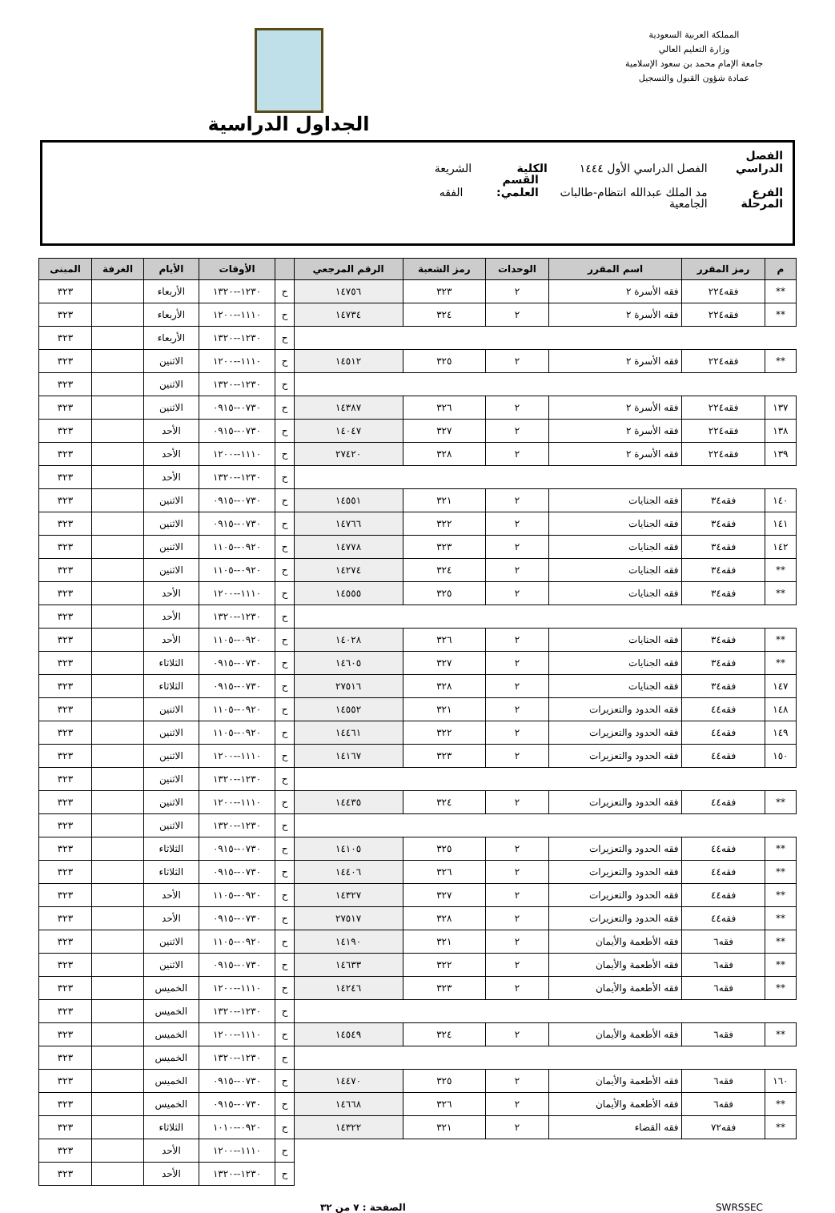المملكة العربية السعودية
وزارة التعليم العالي
جامعة الإمام محمد بن سعود الإسلامية
عمادة شؤون القبول والتسجيل
الجداول الدراسية
الفصل الدراسي الفصل الدراسي الأول ١٤٤٤ الكلية الشريعة
الفرع مد الملك عبدالله انتظام-طالبات القسم العلمي: الفقه
المرحلة الجامعية
| م | رمز المقرر | اسم المقرر | الوحدات | رمز الشعبة | الرقم المرجعي | | الأوقات | الأيام | الغرفة | المبنى |
| --- | --- | --- | --- | --- | --- | --- | --- | --- | --- | --- |
| ** | فقه٢٢٤ | فقه الأسرة ٢ | ٢ | ٣٢٣ | ١٤٧٥٦ | ح | ١٢٣٠--١٣٢٠ | الأربعاء | | ٣٢٣ |
| ** | فقه٢٢٤ | فقه الأسرة ٢ | ٢ | ٣٢٤ | ١٤٧٣٤ | ح | ١١١٠--١٢٠٠ | الأربعاء | | ٣٢٣ |
| | | | | | | ح | ١٢٣٠--١٣٢٠ | الأربعاء | | ٣٢٣ |
| ** | فقه٢٢٤ | فقه الأسرة ٢ | ٢ | ٣٢٥ | ١٤٥١٢ | ح | ١١١٠--١٢٠٠ | الاثنين | | ٣٢٣ |
| | | | | | | ح | ١٢٣٠--١٣٢٠ | الاثنين | | ٣٢٣ |
| ١٣٧ | فقه٢٢٤ | فقه الأسرة ٢ | ٢ | ٣٢٦ | ١٤٣٨٧ | ح | ٠٧٣٠--٠٩١٥ | الاثنين | | ٣٢٣ |
| ١٣٨ | فقه٢٢٤ | فقه الأسرة ٢ | ٢ | ٣٢٧ | ١٤٠٤٧ | ح | ٠٧٣٠--٠٩١٥ | الأحد | | ٣٢٣ |
| ١٣٩ | فقه٢٢٤ | فقه الأسرة ٢ | ٢ | ٣٢٨ | ٢٧٤٢٠ | ح | ١١١٠--١٢٠٠ | الأحد | | ٣٢٣ |
| | | | | | | ح | ١٢٣٠--١٣٢٠ | الأحد | | ٣٢٣ |
| ١٤٠ | فقه٣٤ | فقه الجنايات | ٢ | ٣٢١ | ١٤٥٥١ | ح | ٠٧٣٠--٠٩١٥ | الاثنين | | ٣٢٣ |
| ١٤١ | فقه٣٤ | فقه الجنايات | ٢ | ٣٢٢ | ١٤٧٦٦ | ح | ٠٧٣٠--٠٩١٥ | الاثنين | | ٣٢٣ |
| ١٤٢ | فقه٣٤ | فقه الجنايات | ٢ | ٣٢٣ | ١٤٧٧٨ | ح | ٠٩٢٠--١١٠٥ | الاثنين | | ٣٢٣ |
| ** | فقه٣٤ | فقه الجنايات | ٢ | ٣٢٤ | ١٤٢٧٤ | ح | ٠٩٢٠--١١٠٥ | الاثنين | | ٣٢٣ |
| ** | فقه٣٤ | فقه الجنايات | ٢ | ٣٢٥ | ١٤٥٥٥ | ح | ١١١٠--١٢٠٠ | الأحد | | ٣٢٣ |
| | | | | | | ح | ١٢٣٠--١٣٢٠ | الأحد | | ٣٢٣ |
| ** | فقه٣٤ | فقه الجنايات | ٢ | ٣٢٦ | ١٤٠٢٨ | ح | ٠٩٢٠--١١٠٥ | الأحد | | ٣٢٣ |
| ** | فقه٣٤ | فقه الجنايات | ٢ | ٣٢٧ | ١٤٦٠٥ | ح | ٠٧٣٠--٠٩١٥ | الثلاثاء | | ٣٢٣ |
| ١٤٧ | فقه٣٤ | فقه الجنايات | ٢ | ٣٢٨ | ٢٧٥١٦ | ح | ٠٧٣٠--٠٩١٥ | الثلاثاء | | ٣٢٣ |
| ١٤٨ | فقه٤٤ | فقه الحدود والتعزيرات | ٢ | ٣٢١ | ١٤٥٥٢ | ح | ٠٩٢٠--١١٠٥ | الاثنين | | ٣٢٣ |
| ١٤٩ | فقه٤٤ | فقه الحدود والتعزيرات | ٢ | ٣٢٢ | ١٤٤٦١ | ح | ٠٩٢٠--١١٠٥ | الاثنين | | ٣٢٣ |
| ١٥٠ | فقه٤٤ | فقه الحدود والتعزيرات | ٢ | ٣٢٣ | ١٤١٦٧ | ح | ١١١٠--١٢٠٠ | الاثنين | | ٣٢٣ |
| | | | | | | ح | ١٢٣٠--١٣٢٠ | الاثنين | | ٣٢٣ |
| ** | فقه٤٤ | فقه الحدود والتعزيرات | ٢ | ٣٢٤ | ١٤٤٣٥ | ح | ١١١٠--١٢٠٠ | الاثنين | | ٣٢٣ |
| | | | | | | ح | ١٢٣٠--١٣٢٠ | الاثنين | | ٣٢٣ |
| ** | فقه٤٤ | فقه الحدود والتعزيرات | ٢ | ٣٢٥ | ١٤١٠٥ | ح | ٠٧٣٠--٠٩١٥ | الثلاثاء | | ٣٢٣ |
| ** | فقه٤٤ | فقه الحدود والتعزيرات | ٢ | ٣٢٦ | ١٤٤٠٦ | ح | ٠٧٣٠--٠٩١٥ | الثلاثاء | | ٣٢٣ |
| ** | فقه٤٤ | فقه الحدود والتعزيرات | ٢ | ٣٢٧ | ١٤٣٢٧ | ح | ٠٩٢٠--١١٠٥ | الأحد | | ٣٢٣ |
| ** | فقه٤٤ | فقه الحدود والتعزيرات | ٢ | ٣٢٨ | ٢٧٥١٧ | ح | ٠٧٣٠--٠٩١٥ | الأحد | | ٣٢٣ |
| ** | فقه٦ | فقه الأطعمة والأيمان | ٢ | ٣٢١ | ١٤١٩٠ | ح | ٠٩٢٠--١١٠٥ | الاثنين | | ٣٢٣ |
| ** | فقه٦ | فقه الأطعمة والأيمان | ٢ | ٣٢٢ | ١٤٦٣٣ | ح | ٠٧٣٠--٠٩١٥ | الاثنين | | ٣٢٣ |
| ** | فقه٦ | فقه الأطعمة والأيمان | ٢ | ٣٢٣ | ١٤٢٤٦ | ح | ١١١٠--١٢٠٠ | الخميس | | ٣٢٣ |
| | | | | | | ح | ١٢٣٠--١٣٢٠ | الخميس | | ٣٢٣ |
| ** | فقه٦ | فقه الأطعمة والأيمان | ٢ | ٣٢٤ | ١٤٥٤٩ | ح | ١١١٠--١٢٠٠ | الخميس | | ٣٢٣ |
| | | | | | | ح | ١٢٣٠--١٣٢٠ | الخميس | | ٣٢٣ |
| ١٦٠ | فقه٦ | فقه الأطعمة والأيمان | ٢ | ٣٢٥ | ١٤٤٧٠ | ح | ٠٧٣٠--٠٩١٥ | الخميس | | ٣٢٣ |
| ** | فقه٦ | فقه الأطعمة والأيمان | ٢ | ٣٢٦ | ١٤٦٦٨ | ح | ٠٧٣٠--٠٩١٥ | الخميس | | ٣٢٣ |
| ** | فقه٧٢ | فقه القضاء | ٢ | ٣٢١ | ١٤٣٢٢ | ح | ٠٩٢٠--١٠١٠ | الثلاثاء | | ٣٢٣ |
| | | | | | | ح | ١١١٠--١٢٠٠ | الأحد | | ٣٢٣ |
| | | | | | | ح | ١٢٣٠--١٣٢٠ | الأحد | | ٣٢٣ |
SWRSSEC الصفحة : ٧ من ٣٢